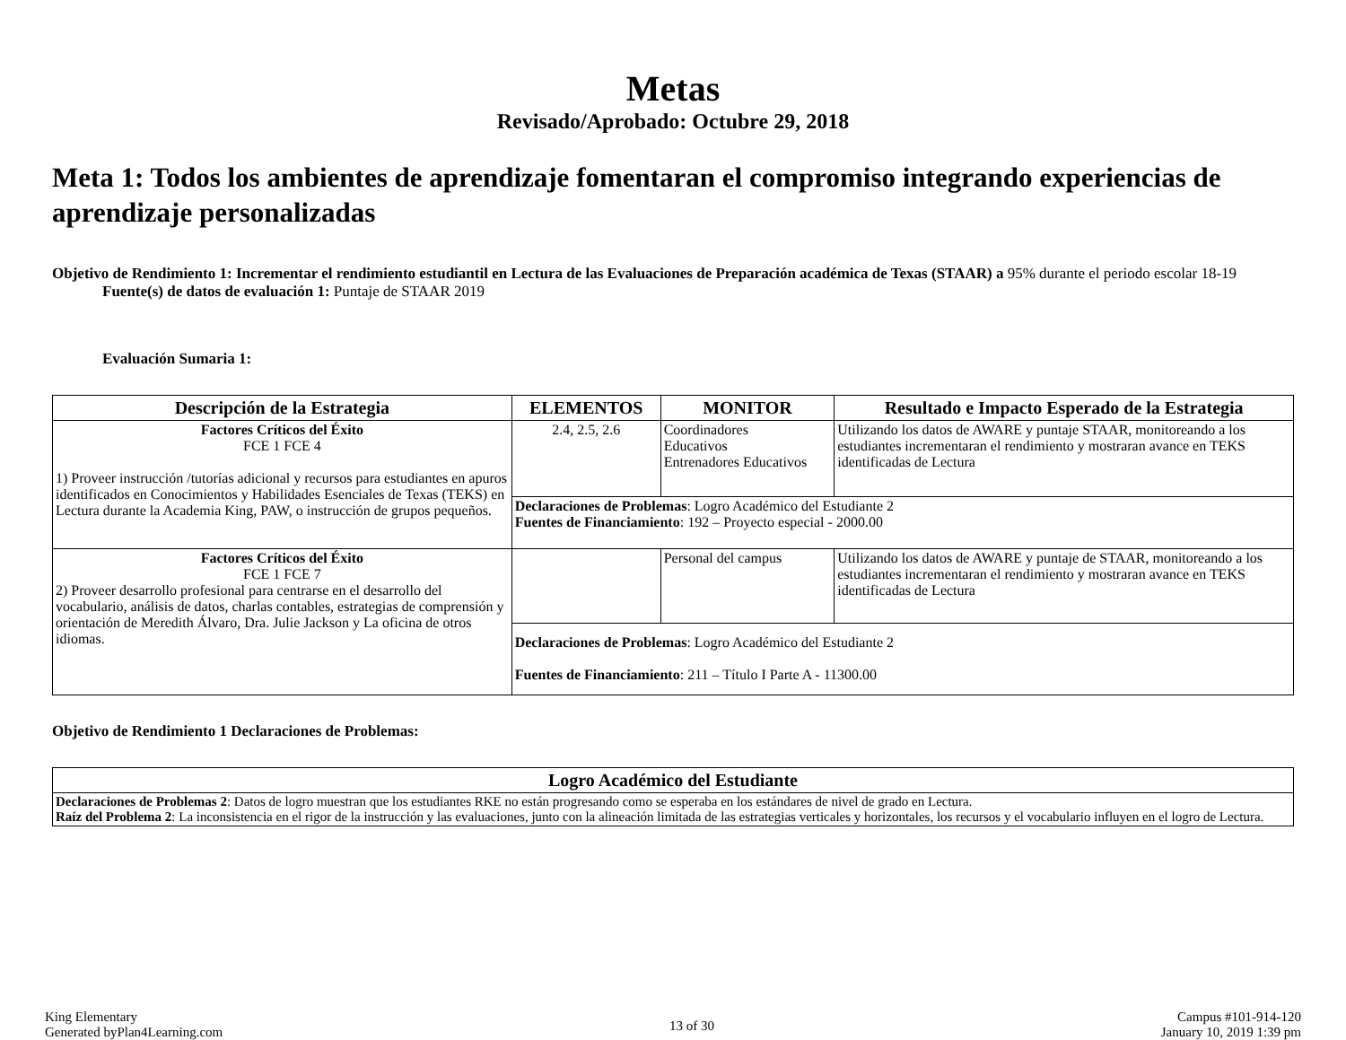Metas
Revisado/Aprobado: Octubre 29, 2018
Meta 1: Todos los ambientes de aprendizaje fomentaran el compromiso integrando experiencias de aprendizaje personalizadas
Objetivo de Rendimiento 1: Incrementar el rendimiento estudiantil en Lectura de las Evaluaciones de Preparación académica de Texas (STAAR) a 95% durante el periodo escolar 18-19
Fuente(s) de datos de evaluación 1: Puntaje de STAAR 2019
Evaluación Sumaria 1:
| Descripción de la Estrategia | ELEMENTOS | MONITOR | Resultado e Impacto Esperado de la Estrategia |
| --- | --- | --- | --- |
| Factores Críticos del Éxito FCE 1 FCE 4 1) Proveer instrucción /tutorías adicional y recursos para estudiantes en apuros identificados en Conocimientos y Habilidades Esenciales de Texas (TEKS) en Lectura durante la Academia King, PAW, o instrucción de grupos pequeños. | 2.4, 2.5, 2.6 | Coordinadores Educativos Entrenadores Educativos | Utilizando los datos de AWARE y puntaje STAAR, monitoreando a los estudiantes incrementaran el rendimiento y mostraran avance en TEKS identificadas de Lectura |
| | Declaraciones de Problemas : Logro Académico del Estudiante 2 Fuentes de Financiamiento : 192 – Proyecto especial - 2000.00 | | |
| Factores Críticos del Éxito FCE 1 FCE 7 2) Proveer desarrollo profesional para centrarse en el desarrollo del vocabulario, análisis de datos, charlas contables, estrategias de comprensión y orientación de Meredith Álvaro, Dra. Julie Jackson y La oficina de otros idiomas. | | Personal del campus | Utilizando los datos de AWARE y puntaje de STAAR, monitoreando a los estudiantes incrementaran el rendimiento y mostraran avance en TEKS identificadas de Lectura |
| | Declaraciones de Problemas : Logro Académico del Estudiante 2 Fuentes de Financiamiento : 211 – Título I Parte A - 11300.00 | | |
Objetivo de Rendimiento 1 Declaraciones de Problemas:
| Logro Académico del Estudiante |
| --- |
| Declaraciones de Problemas 2 : Datos de logro muestran que los estudiantes RKE no están progresando como se esperaba en los estándares de nivel de grado en Lectura. Raíz del Problema 2 : La inconsistencia en el rigor de la instrucción y las evaluaciones, junto con la alineación limitada de las estrategias verticales y horizontales, los recursos y el vocabulario influyen en el logro de Lectura. |
King Elementary
Generated byPlan4Learning.com
13 of 30
Campus #101-914-120
January 10, 2019 1:39 pm